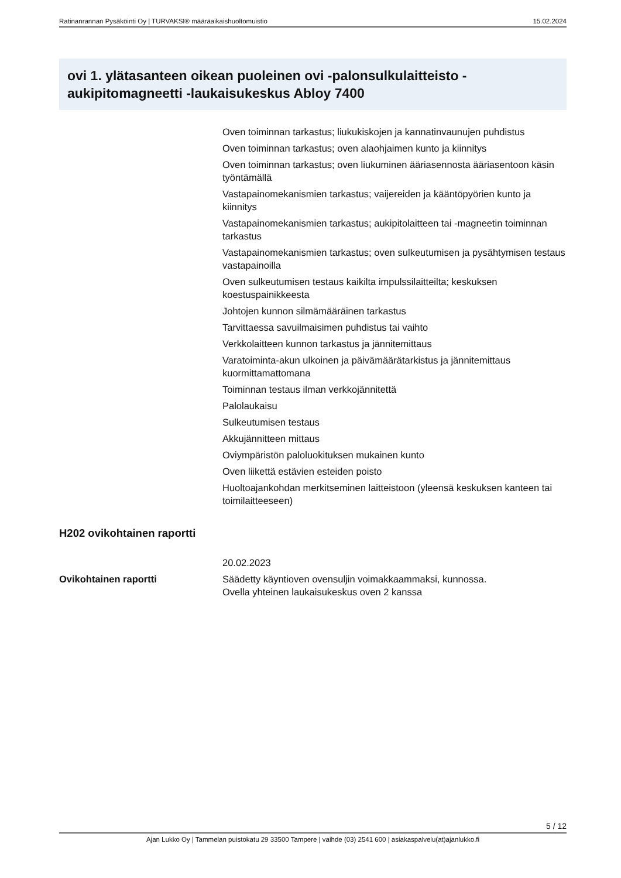Ratinanrannan Pysäköinti Oy | TURVAKSI® määräaikaishuoltomuistio 15.02.2024
ovi 1. ylätasanteen oikean puoleinen ovi -palonsulkulaitteisto -aukipitomagneetti -laukaisukeskus Abloy 7400
Oven toiminnan tarkastus; liukukiskojen ja kannatinvaunujen puhdistus
Oven toiminnan tarkastus; oven alaohjaimen kunto ja kiinnitys
Oven toiminnan tarkastus; oven liukuminen ääriasennosta ääriasentoon käsin työntämällä
Vastapainomekanismien tarkastus; vaijereiden ja kääntöpyörien kunto ja kiinnitys
Vastapainomekanismien tarkastus; aukipitolaitteen tai -magneetin toiminnan tarkastus
Vastapainomekanismien tarkastus; oven sulkeutumisen ja pysähtymisen testaus vastapainoilla
Oven sulkeutumisen testaus kaikilta impulssilaitteilta; keskuksen koestuspainikkeesta
Johtojen kunnon silmämääräinen tarkastus
Tarvittaessa savuilmaisimen puhdistus tai vaihto
Verkkolaitteen kunnon tarkastus ja jännitemittaus
Varatoiminta-akun ulkoinen ja päivämäärätarkistus ja jännitemittaus kuormittamattomana
Toiminnan testaus ilman verkkojännitettä
Palolaukaisu
Sulkeutumisen testaus
Akkujännitteen mittaus
Oviympäristön paloluokituksen mukainen kunto
Oven liikettä estävien esteiden poisto
Huoltoajankohdan merkitseminen laitteistoon (yleensä keskuksen kanteen tai toimilaitteeseen)
H202 ovikohtainen raportti
| | 20.02.2023 |
| Ovikohtainen raportti | Säädetty käyntioven ovensuljin voimakkaammaksi, kunnossa. Ovella yhteinen laukaisukeskus oven 2 kanssa |
5 / 12
Ajan Lukko Oy | Tammelan puistokatu 29 33500 Tampere | vaihde (03) 2541 600 | asiakaspalvelu(at)ajanlukko.fi